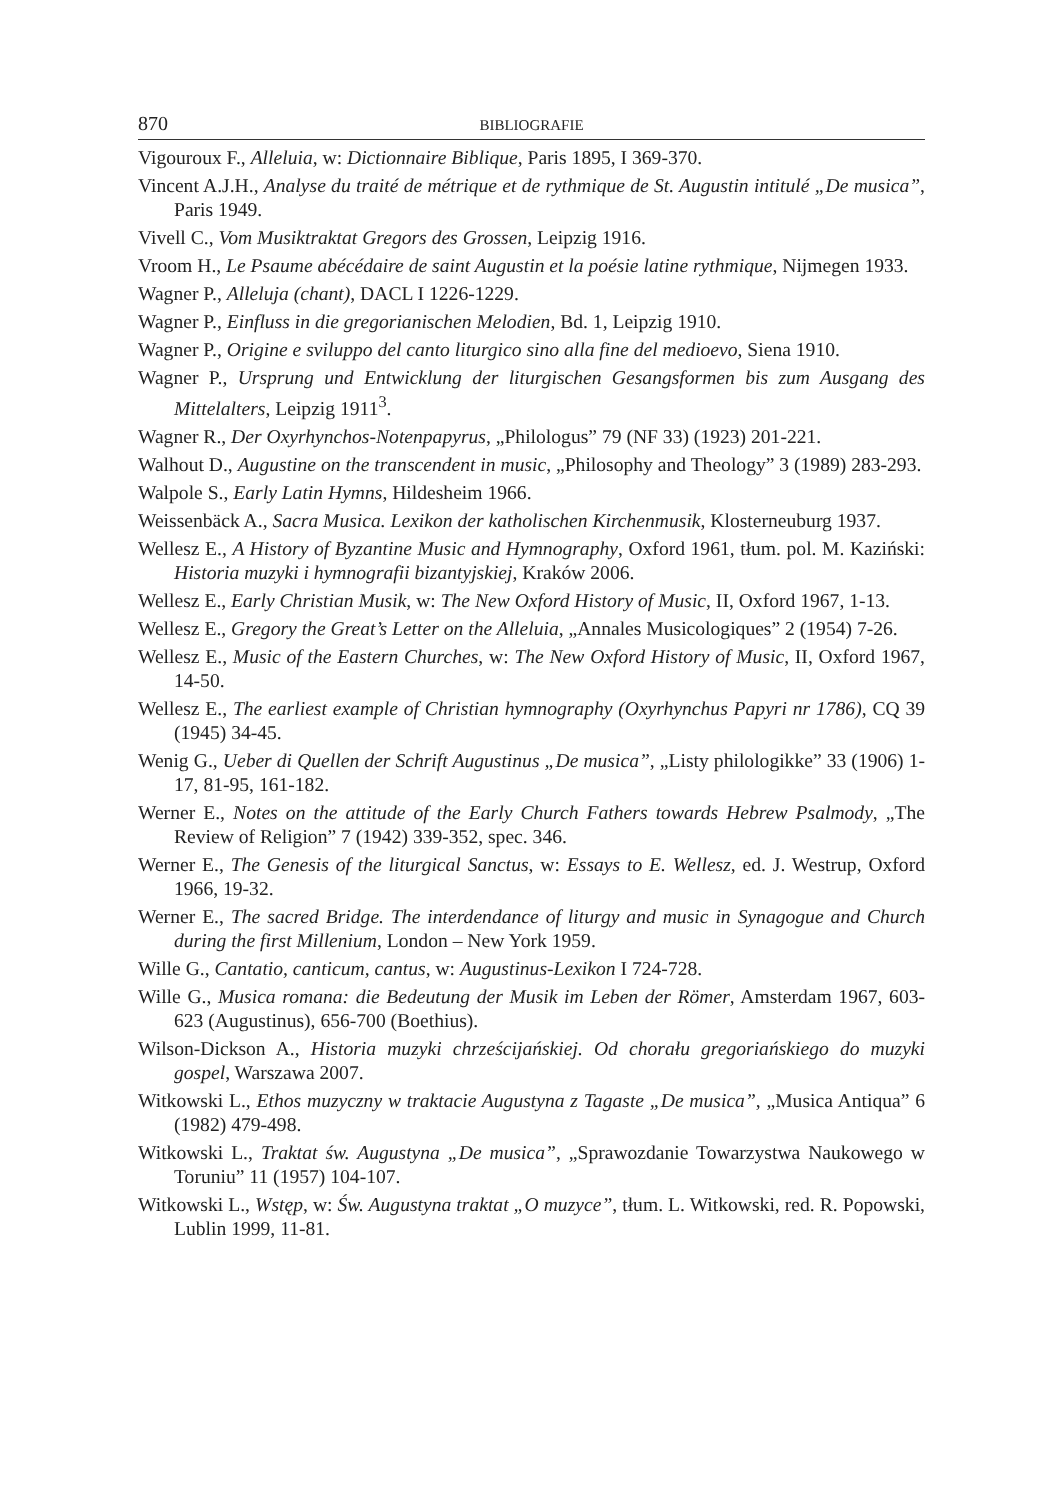870 BIBLIOGRAFIE
Vigouroux F., Alleluia, w: Dictionnaire Biblique, Paris 1895, I 369-370.
Vincent A.J.H., Analyse du traité de métrique et de rythmique de St. Augustin intitulé „De musica”, Paris 1949.
Vivell C., Vom Musiktraktat Gregors des Grossen, Leipzig 1916.
Vroom H., Le Psaume abécédaire de saint Augustin et la poésie latine rythmique, Nijmegen 1933.
Wagner P., Alleluja (chant), DACL I 1226-1229.
Wagner P., Einfluss in die gregorianischen Melodien, Bd. 1, Leipzig 1910.
Wagner P., Origine e sviluppo del canto liturgico sino alla fine del medioevo, Siena 1910.
Wagner P., Ursprung und Entwicklung der liturgischen Gesangsformen bis zum Ausgang des Mittelalters, Leipzig 1911<sup>3</sup>.
Wagner R., Der Oxyrhynchos-Notenpapyrus, „Philologus” 79 (NF 33) (1923) 201-221.
Walhout D., Augustine on the transcendent in music, „Philosophy and Theology” 3 (1989) 283-293.
Walpole S., Early Latin Hymns, Hildesheim 1966.
Weissenbäck A., Sacra Musica. Lexikon der katholischen Kirchenmusik, Klosterneuburg 1937.
Wellesz E., A History of Byzantine Music and Hymnography, Oxford 1961, tłum. pol. M. Kaziński: Historia muzyki i hymnografii bizantyjskiej, Kraków 2006.
Wellesz E., Early Christian Musik, w: The New Oxford History of Music, II, Oxford 1967, 1-13.
Wellesz E., Gregory the Great’s Letter on the Alleluia, „Annales Musicologiques” 2 (1954) 7-26.
Wellesz E., Music of the Eastern Churches, w: The New Oxford History of Music, II, Oxford 1967, 14-50.
Wellesz E., The earliest example of Christian hymnography (Oxyrhynchus Papyri nr 1786), CQ 39 (1945) 34-45.
Wenig G., Ueber di Quellen der Schrift Augustinus „De musica”, „Listy philologikke” 33 (1906) 1-17, 81-95, 161-182.
Werner E., Notes on the attitude of the Early Church Fathers towards Hebrew Psalmody, „The Review of Religion” 7 (1942) 339-352, spec. 346.
Werner E., The Genesis of the liturgical Sanctus, w: Essays to E. Wellesz, ed. J. Westrup, Oxford 1966, 19-32.
Werner E., The sacred Bridge. The interdendance of liturgy and music in Synagogue and Church during the first Millenium, London – New York 1959.
Wille G., Cantatio, canticum, cantus, w: Augustinus-Lexikon I 724-728.
Wille G., Musica romana: die Bedeutung der Musik im Leben der Römer, Amsterdam 1967, 603-623 (Augustinus), 656-700 (Boethius).
Wilson-Dickson A., Historia muzyki chrześcijańskiej. Od chorału gregoriańskiego do muzyki gospel, Warszawa 2007.
Witkowski L., Ethos muzyczny w traktacie Augustyna z Tagaste „De musica”, „Musica Antiqua” 6 (1982) 479-498.
Witkowski L., Traktat św. Augustyna „De musica”, „Sprawozdanie Towarzystwa Naukowego w Toruniu” 11 (1957) 104-107.
Witkowski L., Wstęp, w: Św. Augustyna traktat „O muzyce”, tłum. L. Witkowski, red. R. Popowski, Lublin 1999, 11-81.